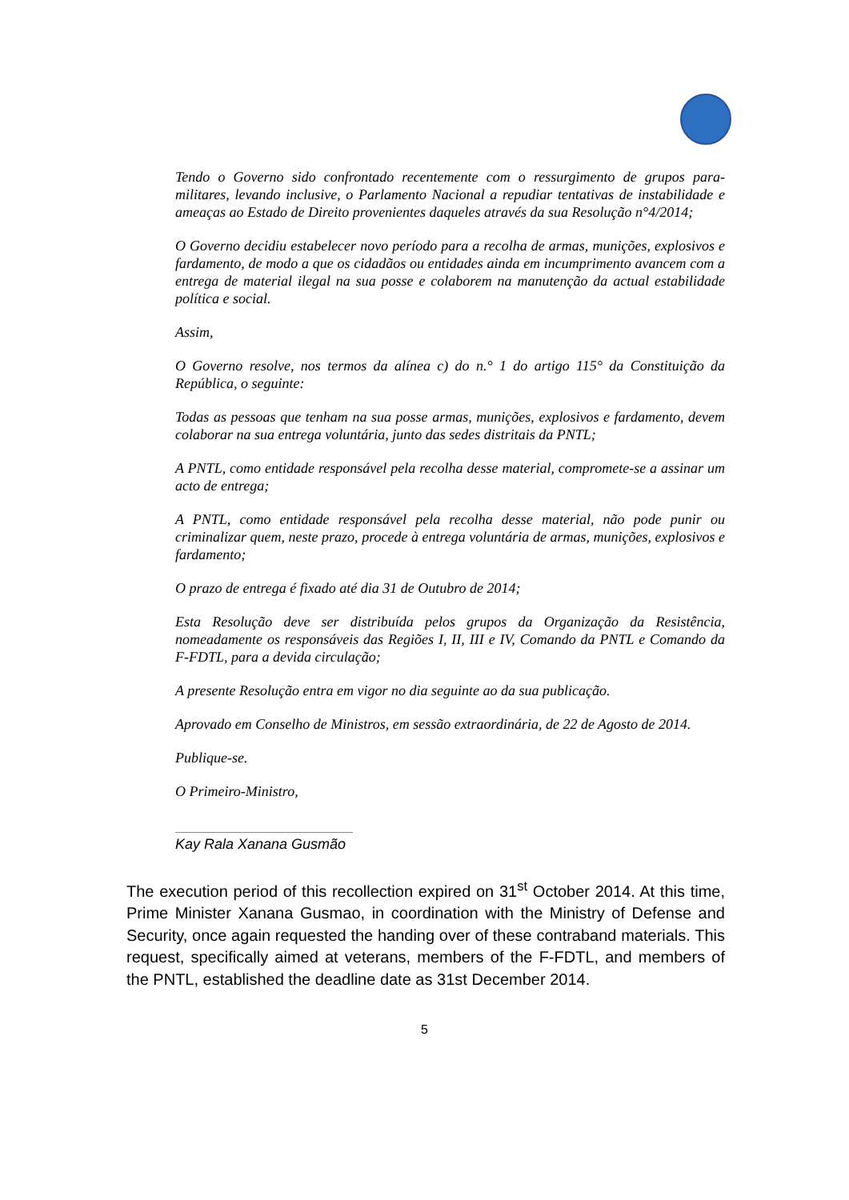Tendo o Governo sido confrontado recentemente com o ressurgimento de grupos para-militares, levando inclusive, o Parlamento Nacional a repudiar tentativas de instabilidade e ameaças ao Estado de Direito provenientes daqueles através da sua Resolução n°4/2014;
O Governo decidiu estabelecer novo período para a recolha de armas, munições, explosivos e fardamento, de modo a que os cidadãos ou entidades ainda em incumprimento avancem com a entrega de material ilegal na sua posse e colaborem na manutenção da actual estabilidade política e social.
Assim,
O Governo resolve, nos termos da alínea c) do n.° 1 do artigo 115° da Constituição da República, o seguinte:
Todas as pessoas que tenham na sua posse armas, munições, explosivos e fardamento, devem colaborar na sua entrega voluntária, junto das sedes distritais da PNTL;
A PNTL, como entidade responsável pela recolha desse material, compromete-se a assinar um acto de entrega;
A PNTL, como entidade responsável pela recolha desse material, não pode punir ou criminalizar quem, neste prazo, procede à entrega voluntária de armas, munições, explosivos e fardamento;
O prazo de entrega é fixado até dia 31 de Outubro de 2014;
Esta Resolução deve ser distribuída pelos grupos da Organização da Resistência, nomeadamente os responsáveis das Regiões I, II, III e IV, Comando da PNTL e Comando da F-FDTL, para a devida circulação;
A presente Resolução entra em vigor no dia seguinte ao da sua publicação.
Aprovado em Conselho de Ministros, em sessão extraordinária, de 22 de Agosto de 2014.
Publique-se.
O Primeiro-Ministro,
Kay Rala Xanana Gusmão
The execution period of this recollection expired on 31<sup>st</sup> October 2014. At this time, Prime Minister Xanana Gusmao, in coordination with the Ministry of Defense and Security, once again requested the handing over of these contraband materials. This request, specifically aimed at veterans, members of the F-FDTL, and members of the PNTL, established the deadline date as 31st December 2014.
5